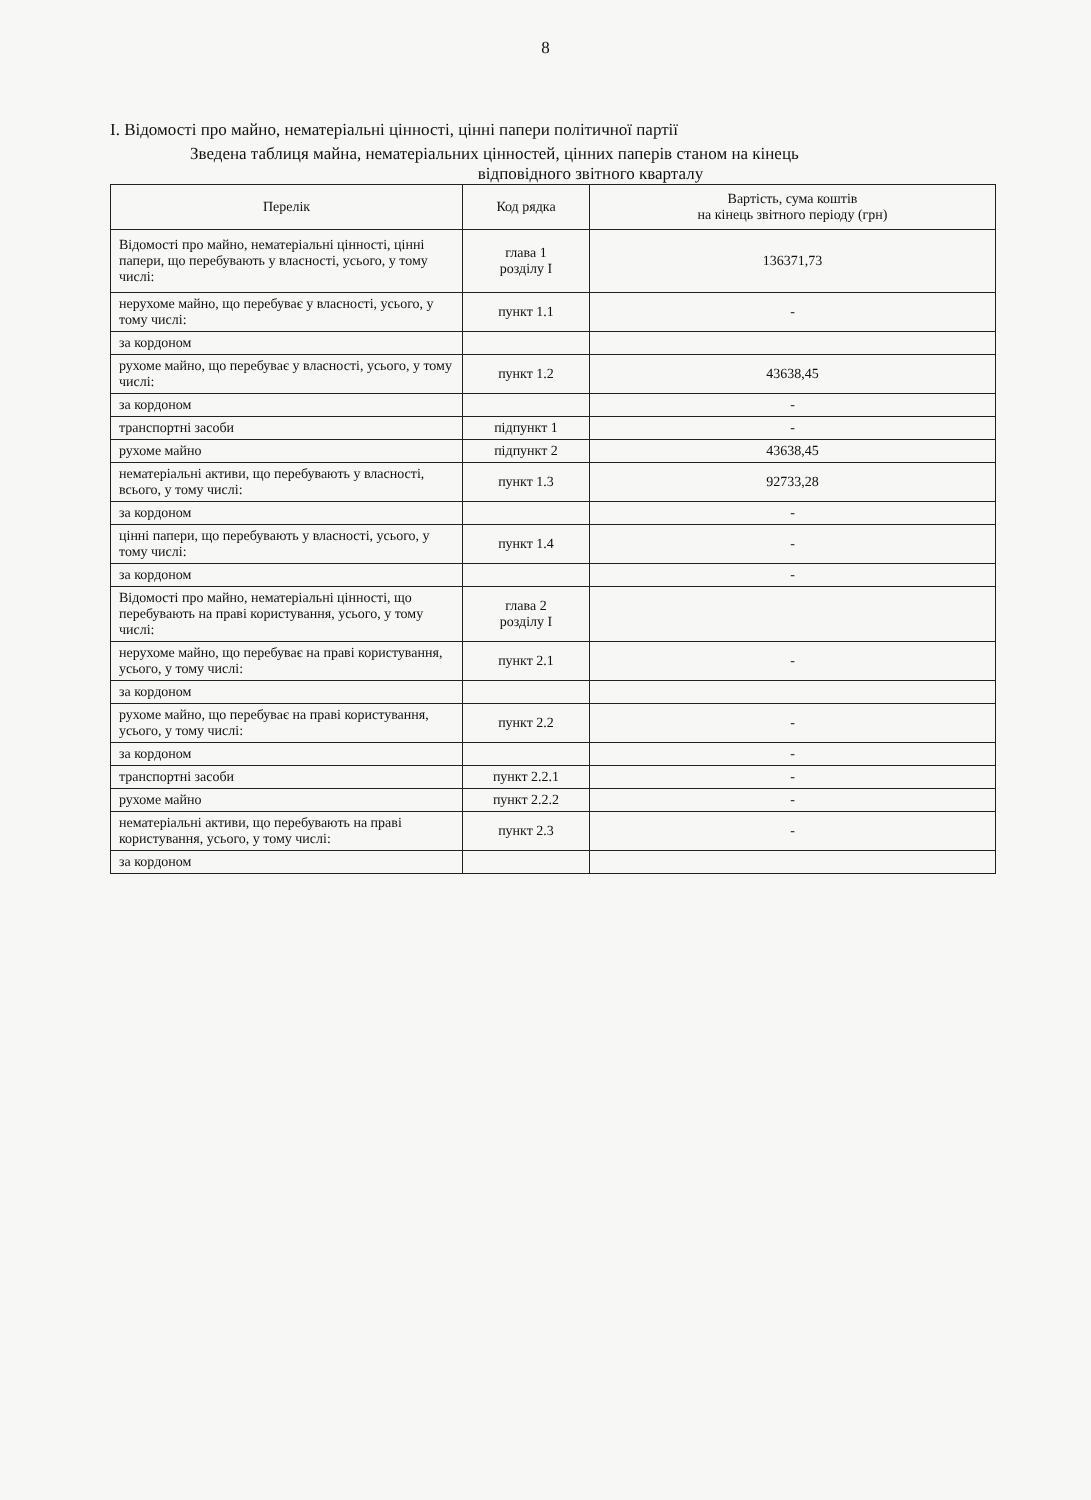8
І. Відомості про майно, нематеріальні цінності, цінні папери політичної партії
Зведена таблиця майна, нематеріальних цінностей, цінних паперів станом на кінець
відповідного звітного кварталу
| Перелік | Код рядка | Вартість, сума коштів на кінець звітного періоду (грн) |
| --- | --- | --- |
| Відомості про майно, нематеріальні цінності, цінні папери, що перебувають у власності, усього, у тому числі: | глава 1 розділу І | 136371,73 |
| нерухоме майно, що перебуває у власності, усього, у тому числі: | пункт 1.1 | - |
| за кордоном | | |
| рухоме майно, що перебуває у власності, усього, у тому числі: | пункт 1.2 | 43638,45 |
| за кордоном | | - |
| транспортні засоби | підпункт 1 | - |
| рухоме майно | підпункт 2 | 43638,45 |
| нематеріальні активи, що перебувають у власності, всього, у тому числі: | пункт 1.3 | 92733,28 |
| за кордоном | | - |
| цінні папери, що перебувають у власності, усього, у тому числі: | пункт 1.4 | - |
| за кордоном | | - |
| Відомості про майно, нематеріальні цінності, що перебувають на праві користування, усього, у тому числі: | глава 2 розділу І | |
| нерухоме майно, що перебуває на праві користування, усього, у тому числі: | пункт 2.1 | - |
| за кордоном | | |
| рухоме майно, що перебуває на праві користування, усього, у тому числі: | пункт 2.2 | - |
| за кордоном | | - |
| транспортні засоби | пункт 2.2.1 | - |
| рухоме майно | пункт 2.2.2 | - |
| нематеріальні активи, що перебувають на праві користування, усього, у тому числі: | пункт 2.3 | - |
| за кордоном | | |